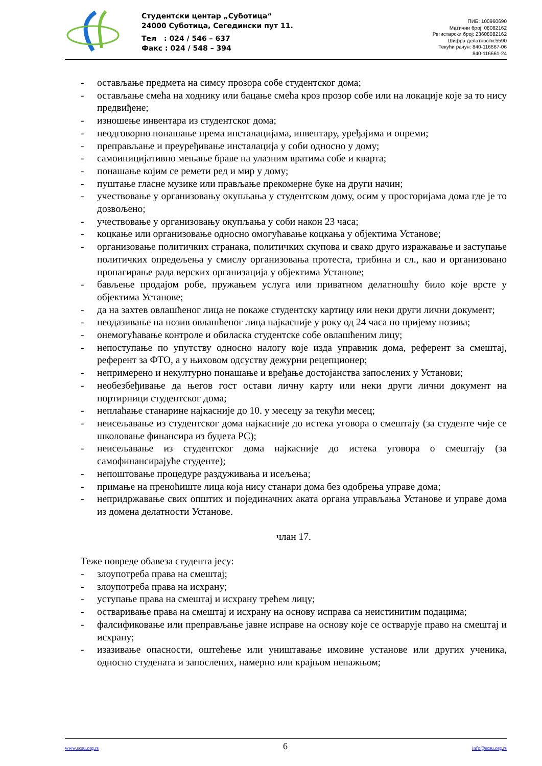Студентски центар „Суботица“
24000 Суботица, Сегедински пут 11.
Тел : 024 / 546 – 637
Факс : 024 / 548 – 394
ПИБ: 100960690
Матични број: 08082162
Регистарски број: 23608082162
Шифра делатности:5590
Текући рачун: 840-116667-06
840-116661-24
- остављање предмета на симсу прозора собе студентског дома;
- остављање смећа на ходнику или бацање смећа кроз прозор собе или на локације које за то нису предвиђене;
- изношење инвентара из студентског дома;
- неодговорно понашање према инсталацијама, инвентару, уређајима и опреми;
- преправљање и преуређивање инсталација у соби односно у дому;
- самоиницијативно мењање браве на улазним вратима собе и кварта;
- понашање којим се ремети ред и мир у дому;
- пуштање гласне музике или прављање прекомерне буке на други начин;
- учествовање у организовању окупљања у студентском дому, осим у просторијама дома где је то дозвољено;
- учествовање у организовању окупљања у соби након 23 часа;
- коцкање или организовање односно омогућавање коцкања у објектима Установе;
- организовање политичких странака, политичких скупова и свако друго изражавање и заступање политичких опредељења у смислу организовања протеста, трибина и сл., као и организовано пропагирање рада верских организација у објектима Установе;
- бављење продајом робе, пружањем услуга или приватном делатношћу било које врсте у објектима Установе;
- да на захтев овлашћеног лица не покаже студентску картицу или неки други лични документ;
- неодазивање на позив овлашћеног лица најкасније у року од 24 часа по пријему позива;
- онемогућавање контроле и обиласка студентске собе овлашћеним лицу;
- непоступање по упутству односно налогу које изда управник дома, референт за смештај, референт за ФТО, а у њиховом одсуству дежурни рецепционер;
- непримерено и некултурно понашање и вређање достојанства запослених у Установи;
- необезбеђивање да његов гост остави личну карту или неки други лични документ на портирници студентског дома;
- неплаћање станарине најкасније до 10. у месецу за текући месец;
- неисељавање из студентског дома најкасније до истека уговора о смештају (за студенте чије се школовање финансира из буџета РС);
- неисељавање из студентског дома најкасније до истека уговора о смештају (за самофинансирајуће студенте);
- непоштовање процедуре раздуживања и исељења;
- примање на преноћиште лица која нису станари дома без одобрења управе дома;
- непридржавање свих општих и појединачних аката органа управљања Установе и управе дома из домена делатности Установе.
члан 17.
Теже повреде обавеза студента јесу:
- злоупотреба права на смештај;
- злоупотреба права на исхрану;
- уступање права на смештај и исхрану трећем лицу;
- остваривање права на смештај и исхрану на основу исправа са неистинитим подацима;
- фалсификовање или преправљање јавне исправе на основу које се остварује право на смештај и исхрану;
- изазивање опасности, оштећење или уништавање имовине установе или других ученика, односно студената и запослених, намерно или крајњом непажњом;
www.scsu.org.rs 6 info@scsu.org.rs